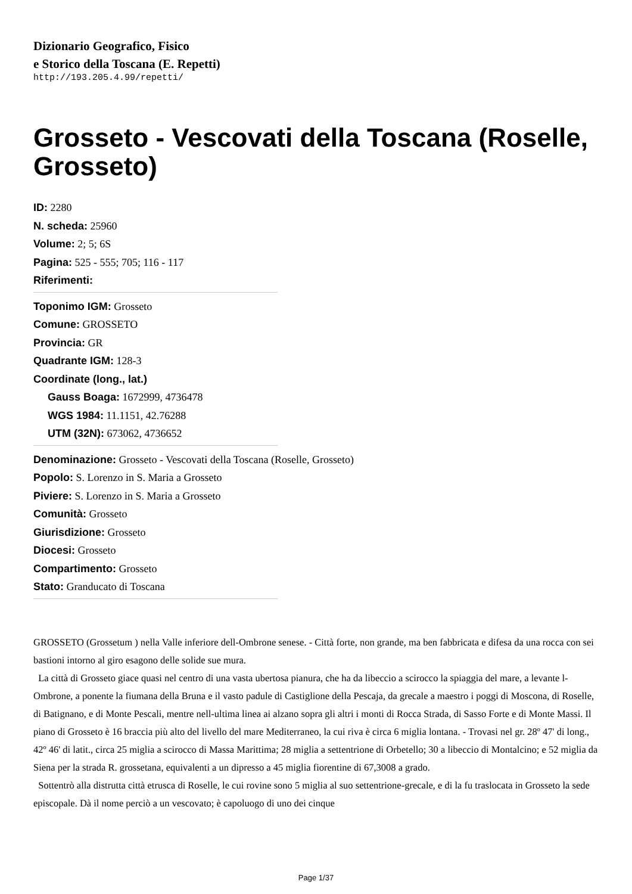Dizionario Geografico, Fisico
e Storico della Toscana (E. Repetti)
http://193.205.4.99/repetti/
Grosseto - Vescovati della Toscana (Roselle, Grosseto)
ID: 2280
N. scheda: 25960
Volume: 2; 5; 6S
Pagina: 525 - 555; 705; 116 - 117
Riferimenti:
Toponimo IGM: Grosseto
Comune: GROSSETO
Provincia: GR
Quadrante IGM: 128-3
Coordinate (long., lat.)
Gauss Boaga: 1672999, 4736478
WGS 1984: 11.1151, 42.76288
UTM (32N): 673062, 4736652
Denominazione: Grosseto - Vescovati della Toscana (Roselle, Grosseto)
Popolo: S. Lorenzo in S. Maria a Grosseto
Piviere: S. Lorenzo in S. Maria a Grosseto
Comunità: Grosseto
Giurisdizione: Grosseto
Diocesi: Grosseto
Compartimento: Grosseto
Stato: Granducato di Toscana
GROSSETO (Grossetum ) nella Valle inferiore dell-Ombrone senese. - Città forte, non grande, ma ben fabbricata e difesa da una rocca con sei bastioni intorno al giro esagono delle solide sue mura.
La città di Grosseto giace quasi nel centro di una vasta ubertosa pianura, che ha da libeccio a scirocco la spiaggia del mare, a levante l-Ombrone, a ponente la fiumana della Bruna e il vasto padule di Castiglione della Pescaja, da grecale a maestro i poggi di Moscona, di Roselle, di Batignano, e di Monte Pescali, mentre nell-ultima linea ai alzano sopra gli altri i monti di Rocca Strada, di Sasso Forte e di Monte Massi. Il piano di Grosseto è 16 braccia più alto del livello del mare Mediterraneo, la cui riva è circa 6 miglia lontana. - Trovasi nel gr. 28º 47' di long., 42º 46' di latit., circa 25 miglia a scirocco di Massa Marittima; 28 miglia a settentrione di Orbetello; 30 a libeccio di Montalcino; e 52 miglia da Siena per la strada R. grossetana, equivalenti a un dipresso a 45 miglia fiorentine di 67,3008 a grado.
Sottentrò alla distrutta città etrusca di Roselle, le cui rovine sono 5 miglia al suo settentrione-grecale, e di la fu traslocata in Grosseto la sede episcopale. Dà il nome perciò a un vescovato; è capoluogo di uno dei cinque
Page 1/37